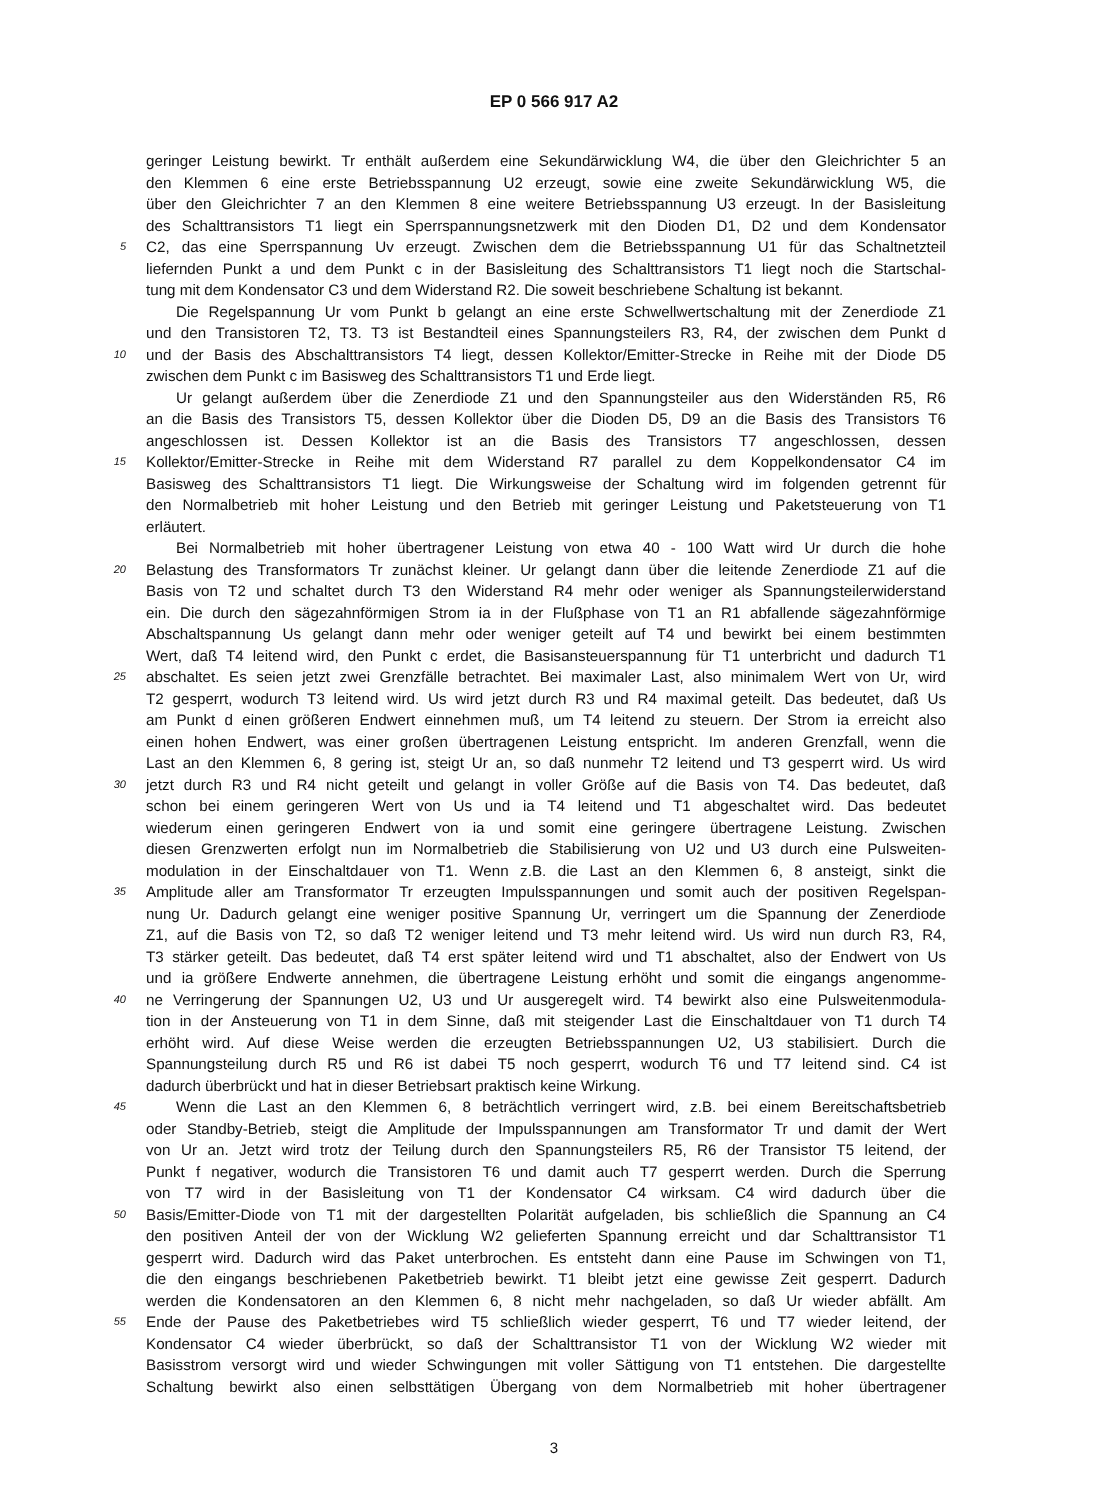EP 0 566 917 A2
geringer Leistung bewirkt. Tr enthält außerdem eine Sekundärwicklung W4, die über den Gleichrichter 5 an
den Klemmen 6 eine erste Betriebsspannung U2 erzeugt, sowie eine zweite Sekundärwicklung W5, die
über den Gleichrichter 7 an den Klemmen 8 eine weitere Betriebsspannung U3 erzeugt. In der Basisleitung
des Schalttransistors T1 liegt ein Sperrspannungsnetzwerk mit den Dioden D1, D2 und dem Kondensator
5 C2, das eine Sperrspannung Uv erzeugt. Zwischen dem die Betriebsspannung U1 für das Schaltnetzteil
liefernden Punkt a und dem Punkt c in der Basisleitung des Schalttransistors T1 liegt noch die Startschal-
tung mit dem Kondensator C3 und dem Widerstand R2. Die soweit beschriebene Schaltung ist bekannt.
Die Regelspannung Ur vom Punkt b gelangt an eine erste Schwellwertschaltung mit der Zenerdiode Z1
und den Transistoren T2, T3. T3 ist Bestandteil eines Spannungsteilers R3, R4, der zwischen dem Punkt d
10 und der Basis des Abschalttransistors T4 liegt, dessen Kollektor/Emitter-Strecke in Reihe mit der Diode D5
zwischen dem Punkt c im Basisweg des Schalttransistors T1 und Erde liegt.
Ur gelangt außerdem über die Zenerdiode Z1 und den Spannungsteiler aus den Widerständen R5, R6
an die Basis des Transistors T5, dessen Kollektor über die Dioden D5, D9 an die Basis des Transistors T6
angeschlossen ist. Dessen Kollektor ist an die Basis des Transistors T7 angeschlossen, dessen
15 Kollektor/Emitter-Strecke in Reihe mit dem Widerstand R7 parallel zu dem Koppelkondensator C4 im
Basisweg des Schalttransistors T1 liegt. Die Wirkungsweise der Schaltung wird im folgenden getrennt für
den Normalbetrieb mit hoher Leistung und den Betrieb mit geringer Leistung und Paketsteuerung von T1
erläutert.
Bei Normalbetrieb mit hoher übertragener Leistung von etwa 40 - 100 Watt wird Ur durch die hohe
20 Belastung des Transformators Tr zunächst kleiner. Ur gelangt dann über die leitende Zenerdiode Z1 auf die
Basis von T2 und schaltet durch T3 den Widerstand R4 mehr oder weniger als Spannungsteilerwiderstand
ein. Die durch den sägezahnförmigen Strom ia in der Flußphase von T1 an R1 abfallende sägezahnförmige
Abschaltspannung Us gelangt dann mehr oder weniger geteilt auf T4 und bewirkt bei einem bestimmten
Wert, daß T4 leitend wird, den Punkt c erdet, die Basisansteuerspannung für T1 unterbricht und dadurch T1
25 abschaltet. Es seien jetzt zwei Grenzfälle betrachtet. Bei maximaler Last, also minimalem Wert von Ur, wird
T2 gesperrt, wodurch T3 leitend wird. Us wird jetzt durch R3 und R4 maximal geteilt. Das bedeutet, daß Us
am Punkt d einen größeren Endwert einnehmen muß, um T4 leitend zu steuern. Der Strom ia erreicht also
einen hohen Endwert, was einer großen übertragenen Leistung entspricht. Im anderen Grenzfall, wenn die
Last an den Klemmen 6, 8 gering ist, steigt Ur an, so daß nunmehr T2 leitend und T3 gesperrt wird. Us wird
30 jetzt durch R3 und R4 nicht geteilt und gelangt in voller Größe auf die Basis von T4. Das bedeutet, daß
schon bei einem geringeren Wert von Us und ia T4 leitend und T1 abgeschaltet wird. Das bedeutet
wiederum einen geringeren Endwert von ia und somit eine geringere übertragene Leistung. Zwischen
diesen Grenzwerten erfolgt nun im Normalbetrieb die Stabilisierung von U2 und U3 durch eine Pulsweiten-
modulation in der Einschaltdauer von T1. Wenn z.B. die Last an den Klemmen 6, 8 ansteigt, sinkt die
35 Amplitude aller am Transformator Tr erzeugten Impulsspannungen und somit auch der positiven Regelspan-
nung Ur. Dadurch gelangt eine weniger positive Spannung Ur, verringert um die Spannung der Zenerdiode
Z1, auf die Basis von T2, so daß T2 weniger leitend und T3 mehr leitend wird. Us wird nun durch R3, R4,
T3 stärker geteilt. Das bedeutet, daß T4 erst später leitend wird und T1 abschaltet, also der Endwert von Us
und ia größere Endwerte annehmen, die übertragene Leistung erhöht und somit die eingangs angenomme-
40 ne Verringerung der Spannungen U2, U3 und Ur ausgeregelt wird. T4 bewirkt also eine Pulsweitenmodula-
tion in der Ansteuerung von T1 in dem Sinne, daß mit steigender Last die Einschaltdauer von T1 durch T4
erhöht wird. Auf diese Weise werden die erzeugten Betriebsspannungen U2, U3 stabilisiert. Durch die
Spannungsteilung durch R5 und R6 ist dabei T5 noch gesperrt, wodurch T6 und T7 leitend sind. C4 ist
dadurch überbrückt und hat in dieser Betriebsart praktisch keine Wirkung.
45 Wenn die Last an den Klemmen 6, 8 beträchtlich verringert wird, z.B. bei einem Bereitschaftsbetrieb
oder Standby-Betrieb, steigt die Amplitude der Impulsspannungen am Transformator Tr und damit der Wert
von Ur an. Jetzt wird trotz der Teilung durch den Spannungsteilers R5, R6 der Transistor T5 leitend, der
Punkt f negativer, wodurch die Transistoren T6 und damit auch T7 gesperrt werden. Durch die Sperrung
von T7 wird in der Basisleitung von T1 der Kondensator C4 wirksam. C4 wird dadurch über die
50 Basis/Emitter-Diode von T1 mit der dargestellten Polarität aufgeladen, bis schließlich die Spannung an C4
den positiven Anteil der von der Wicklung W2 gelieferten Spannung erreicht und dar Schalttransistor T1
gesperrt wird. Dadurch wird das Paket unterbrochen. Es entsteht dann eine Pause im Schwingen von T1,
die den eingangs beschriebenen Paketbetrieb bewirkt. T1 bleibt jetzt eine gewisse Zeit gesperrt. Dadurch
werden die Kondensatoren an den Klemmen 6, 8 nicht mehr nachgeladen, so daß Ur wieder abfällt. Am
55 Ende der Pause des Paketbetriebes wird T5 schließlich wieder gesperrt, T6 und T7 wieder leitend, der
Kondensator C4 wieder überbrückt, so daß der Schalttransistor T1 von der Wicklung W2 wieder mit
Basisstrom versorgt wird und wieder Schwingungen mit voller Sättigung von T1 entstehen. Die dargestellte
Schaltung bewirkt also einen selbsttätigen Übergang von dem Normalbetrieb mit hoher übertragener
3